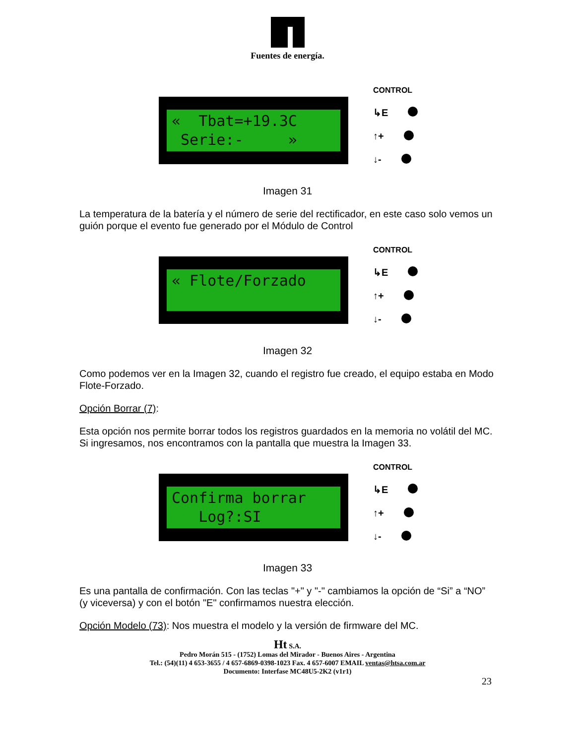Fuentes de energía.
« Tbat=+19.3C Serie:- »
CONTROL
↳E
↑+
↓-
Imagen 31
La temperatura de la batería y el número de serie del rectificador, en este caso solo vemos un guión porque el evento fue generado por el Módulo de Control
« Flote/Forzado
CONTROL
↳E
↑+
↓-
Imagen 32
Como podemos ver en la Imagen 32, cuando el registro fue creado, el equipo estaba en Modo Flote-Forzado.
Opción Borrar (7):
Esta opción nos permite borrar todos los registros guardados en la memoria no volátil del MC. Si ingresamos, nos encontramos con la pantalla que muestra la Imagen 33.
Confirma borrar Log?:SI
CONTROL
↳E
↑+
↓-
Imagen 33
Es una pantalla de confirmación. Con las teclas "+" y "-" cambiamos la opción de “Si” a “NO” (y viceversa) y con el botón "E" confirmamos nuestra elección.
Opción Modelo (73): Nos muestra el modelo y la versión de firmware del MC.
Ht S.A.
Pedro Morán 515 - (1752) Lomas del Mirador - Buenos Aires - Argentina
Tel.: (54)(11) 4 653-3655 / 4 657-6869-0398-1023 Fax. 4 657-6007 EMAIL ventas@htsa.com.ar
Documento: Interfase MC48U5-2K2 (v1r1)
23